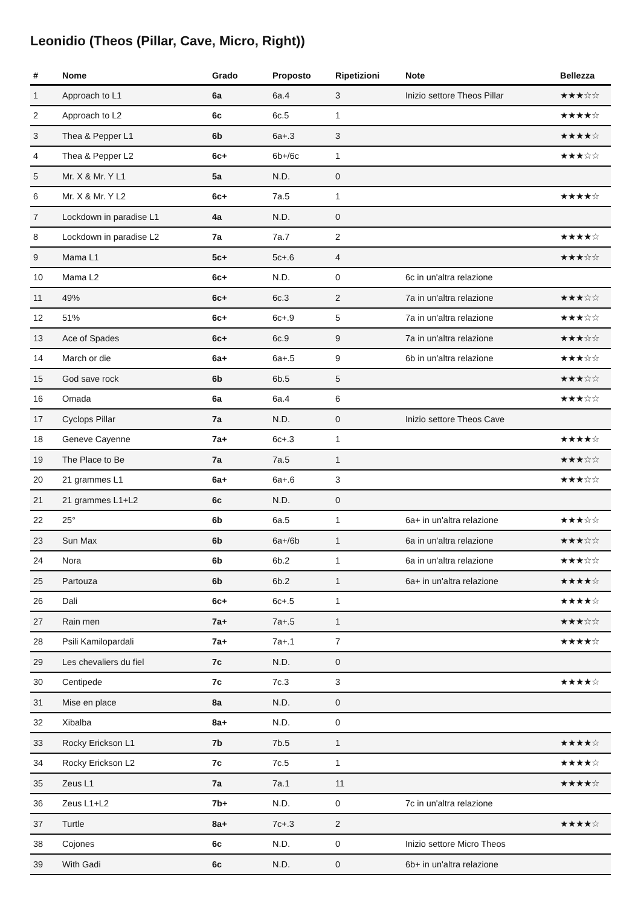Leonidio (Theos (Pillar, Cave, Micro, Right))
| # | Nome | Grado | Proposto | Ripetizioni | Note | Bellezza |
| --- | --- | --- | --- | --- | --- | --- |
| 1 | Approach to L1 | 6a | 6a.4 | 3 | Inizio settore Theos Pillar | ★★★☆☆ |
| 2 | Approach to L2 | 6c | 6c.5 | 1 | | ★★★★☆ |
| 3 | Thea & Pepper L1 | 6b | 6a+.3 | 3 | | ★★★★☆ |
| 4 | Thea & Pepper L2 | 6c+ | 6b+/6c | 1 | | ★★★☆☆ |
| 5 | Mr. X & Mr. Y L1 | 5a | N.D. | 0 | | |
| 6 | Mr. X & Mr. Y L2 | 6c+ | 7a.5 | 1 | | ★★★★☆ |
| 7 | Lockdown in paradise L1 | 4a | N.D. | 0 | | |
| 8 | Lockdown in paradise L2 | 7a | 7a.7 | 2 | | ★★★★☆ |
| 9 | Mama L1 | 5c+ | 5c+.6 | 4 | | ★★★☆☆ |
| 10 | Mama L2 | 6c+ | N.D. | 0 | 6c in un'altra relazione | |
| 11 | 49% | 6c+ | 6c.3 | 2 | 7a in un'altra relazione | ★★★☆☆ |
| 12 | 51% | 6c+ | 6c+.9 | 5 | 7a in un'altra relazione | ★★★☆☆ |
| 13 | Ace of Spades | 6c+ | 6c.9 | 9 | 7a in un'altra relazione | ★★★☆☆ |
| 14 | March or die | 6a+ | 6a+.5 | 9 | 6b in un'altra relazione | ★★★☆☆ |
| 15 | God save rock | 6b | 6b.5 | 5 | | ★★★☆☆ |
| 16 | Omada | 6a | 6a.4 | 6 | | ★★★☆☆ |
| 17 | Cyclops Pillar | 7a | N.D. | 0 | Inizio settore Theos Cave | |
| 18 | Geneve Cayenne | 7a+ | 6c+.3 | 1 | | ★★★★☆ |
| 19 | The Place to Be | 7a | 7a.5 | 1 | | ★★★☆☆ |
| 20 | 21 grammes L1 | 6a+ | 6a+.6 | 3 | | ★★★☆☆ |
| 21 | 21 grammes L1+L2 | 6c | N.D. | 0 | | |
| 22 | 25° | 6b | 6a.5 | 1 | 6a+ in un'altra relazione | ★★★☆☆ |
| 23 | Sun Max | 6b | 6a+/6b | 1 | 6a in un'altra relazione | ★★★☆☆ |
| 24 | Nora | 6b | 6b.2 | 1 | 6a in un'altra relazione | ★★★☆☆ |
| 25 | Partouza | 6b | 6b.2 | 1 | 6a+ in un'altra relazione | ★★★★☆ |
| 26 | Dali | 6c+ | 6c+.5 | 1 | | ★★★★☆ |
| 27 | Rain men | 7a+ | 7a+.5 | 1 | | ★★★☆☆ |
| 28 | Psili Kamilopardali | 7a+ | 7a+.1 | 7 | | ★★★★☆ |
| 29 | Les chevaliers du fiel | 7c | N.D. | 0 | | |
| 30 | Centipede | 7c | 7c.3 | 3 | | ★★★★☆ |
| 31 | Mise en place | 8a | N.D. | 0 | | |
| 32 | Xibalba | 8a+ | N.D. | 0 | | |
| 33 | Rocky Erickson L1 | 7b | 7b.5 | 1 | | ★★★★☆ |
| 34 | Rocky Erickson L2 | 7c | 7c.5 | 1 | | ★★★★☆ |
| 35 | Zeus L1 | 7a | 7a.1 | 11 | | ★★★★☆ |
| 36 | Zeus L1+L2 | 7b+ | N.D. | 0 | 7c in un'altra relazione | |
| 37 | Turtle | 8a+ | 7c+.3 | 2 | | ★★★★☆ |
| 38 | Cojones | 6c | N.D. | 0 | Inizio settore Micro Theos | |
| 39 | With Gadi | 6c | N.D. | 0 | 6b+ in un'altra relazione | |